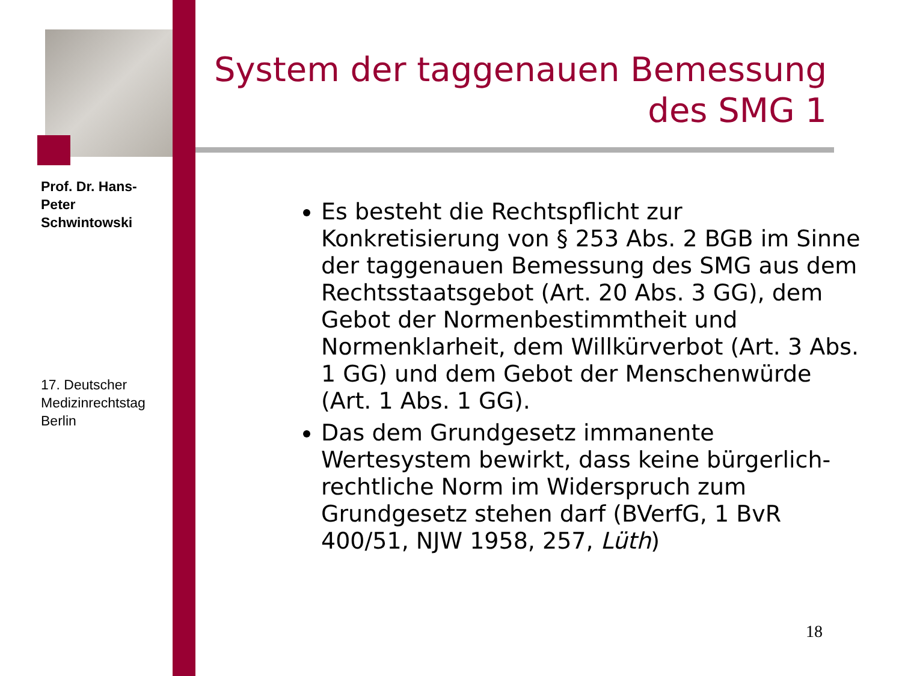Prof. Dr. Hans-Peter Schwintowski
System der taggenauen Bemessung des SMG 1
Es besteht die Rechtspflicht zur Konkretisierung von § 253 Abs. 2 BGB im Sinne der taggenauen Bemessung des SMG aus dem Rechtsstaatsgebot (Art. 20 Abs. 3 GG), dem Gebot der Normenbestimmtheit und Normenklarheit, dem Willkürverbot (Art. 3 Abs. 1 GG) und dem Gebot der Menschenwürde (Art. 1 Abs. 1 GG).
Das dem Grundgesetz immanente Wertesystem bewirkt, dass keine bürgerlich-rechtliche Norm im Widerspruch zum Grundgesetz stehen darf (BVerfG, 1 BvR 400/51, NJW 1958, 257, Lüth)
17. Deutscher Medizinrechtstag Berlin
18